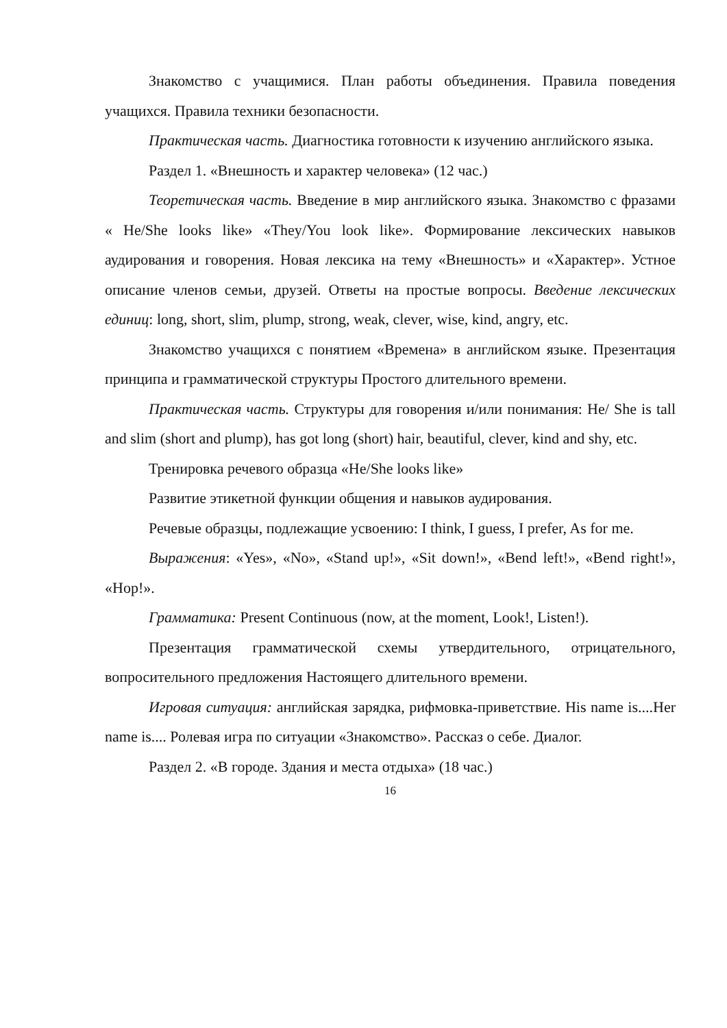Знакомство с учащимися. План работы объединения. Правила поведения учащихся. Правила техники безопасности.
Практическая часть. Диагностика готовности к изучению английского языка.
Раздел 1. «Внешность и характер человека» (12 час.)
Теоретическая часть. Введение в мир английского языка. Знакомство с фразами « He/She looks like» «They/You look like». Формирование лексических навыков аудирования и говорения. Новая лексика на тему «Внешность» и «Характер». Устное описание членов семьи, друзей. Ответы на простые вопросы. Введение лексических единиц: long, short, slim, plump, strong, weak, clever, wise, kind, angry, etc.
Знакомство учащихся с понятием «Времена» в английском языке. Презентация принципа и грамматической структуры Простого длительного времени.
Практическая часть. Структуры для говорения и/или понимания: He/ She is tall and slim (short and plump), has got long (short) hair, beautiful, clever, kind and shy, etc.
Тренировка речевого образца «He/She looks like»
Развитие этикетной функции общения и навыков аудирования.
Речевые образцы, подлежащие усвоению: I think, I guess, I prefer, As for me.
Выражения: «Yes», «No», «Stand up!», «Sit down!», «Bend left!», «Bend right!», «Hop!».
Грамматика: Present Continuous (now, at the moment, Look!, Listen!).
Презентация грамматической схемы утвердительного, отрицательного, вопросительного предложения Настоящего длительного времени.
Игровая ситуация: английская зарядка, рифмовка-приветствие. His name is....Her name is.... Ролевая игра по ситуации «Знакомство». Рассказ о себе. Диалог.
Раздел 2. «В городе. Здания и места отдыха» (18 час.)
16